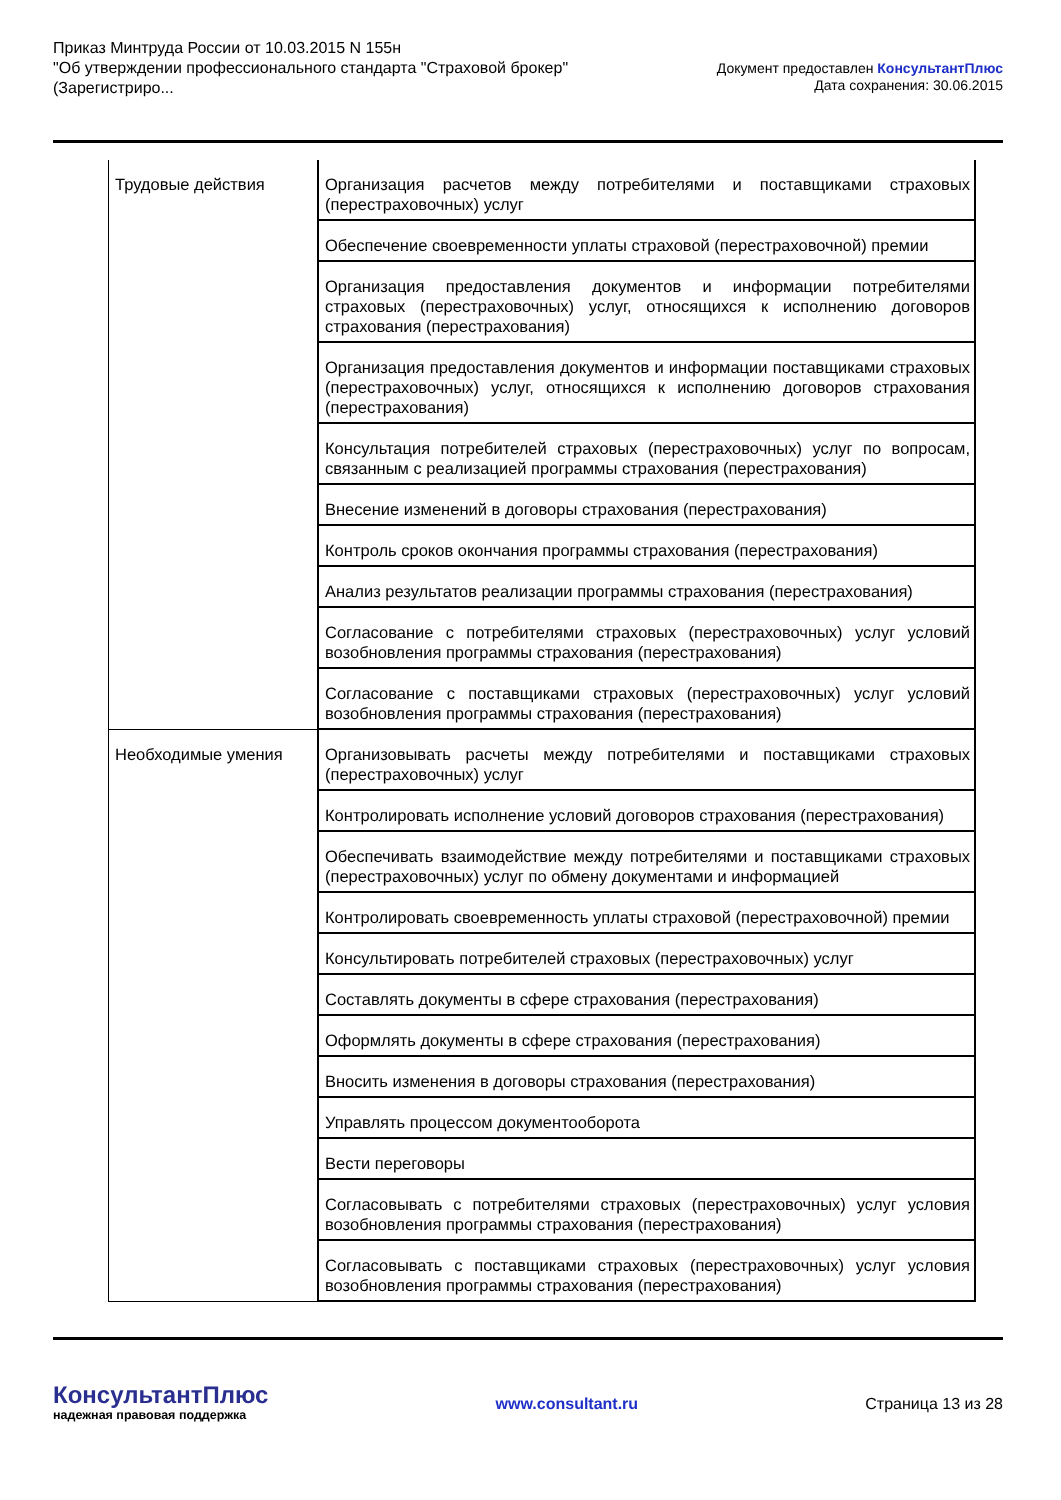Приказ Минтруда России от 10.03.2015 N 155н
"Об утверждении профессионального стандарта "Страховой брокер"
(Зарегистриро...
Документ предоставлен КонсультантПлюс
Дата сохранения: 30.06.2015
| Трудовые действия | Организация расчетов между потребителями и поставщиками страховых (перестраховочных) услуг |
| | Обеспечение своевременности уплаты страховой (перестраховочной) премии |
| | Организация предоставления документов и информации потребителями страховых (перестраховочных) услуг, относящихся к исполнению договоров страхования (перестрахования) |
| | Организация предоставления документов и информации поставщиками страховых (перестраховочных) услуг, относящихся к исполнению договоров страхования (перестрахования) |
| | Консультация потребителей страховых (перестраховочных) услуг по вопросам, связанным с реализацией программы страхования (перестрахования) |
| | Внесение изменений в договоры страхования (перестрахования) |
| | Контроль сроков окончания программы страхования (перестрахования) |
| | Анализ результатов реализации программы страхования (перестрахования) |
| | Согласование с потребителями страховых (перестраховочных) услуг условий возобновления программы страхования (перестрахования) |
| | Согласование с поставщиками страховых (перестраховочных) услуг условий возобновления программы страхования (перестрахования) |
| Необходимые умения | Организовывать расчеты между потребителями и поставщиками страховых (перестраховочных) услуг |
| | Контролировать исполнение условий договоров страхования (перестрахования) |
| | Обеспечивать взаимодействие между потребителями и поставщиками страховых (перестраховочных) услуг по обмену документами и информацией |
| | Контролировать своевременность уплаты страховой (перестраховочной) премии |
| | Консультировать потребителей страховых (перестраховочных) услуг |
| | Составлять документы в сфере страхования (перестрахования) |
| | Оформлять документы в сфере страхования (перестрахования) |
| | Вносить изменения в договоры страхования (перестрахования) |
| | Управлять процессом документооборота |
| | Вести переговоры |
| | Согласовывать с потребителями страховых (перестраховочных) услуг условия возобновления программы страхования (перестрахования) |
| | Согласовывать с поставщиками страховых (перестраховочных) услуг условия возобновления программы страхования (перестрахования) |
КонсультантПлюс
надежная правовая поддержка
www.consultant.ru Страница 13 из 28